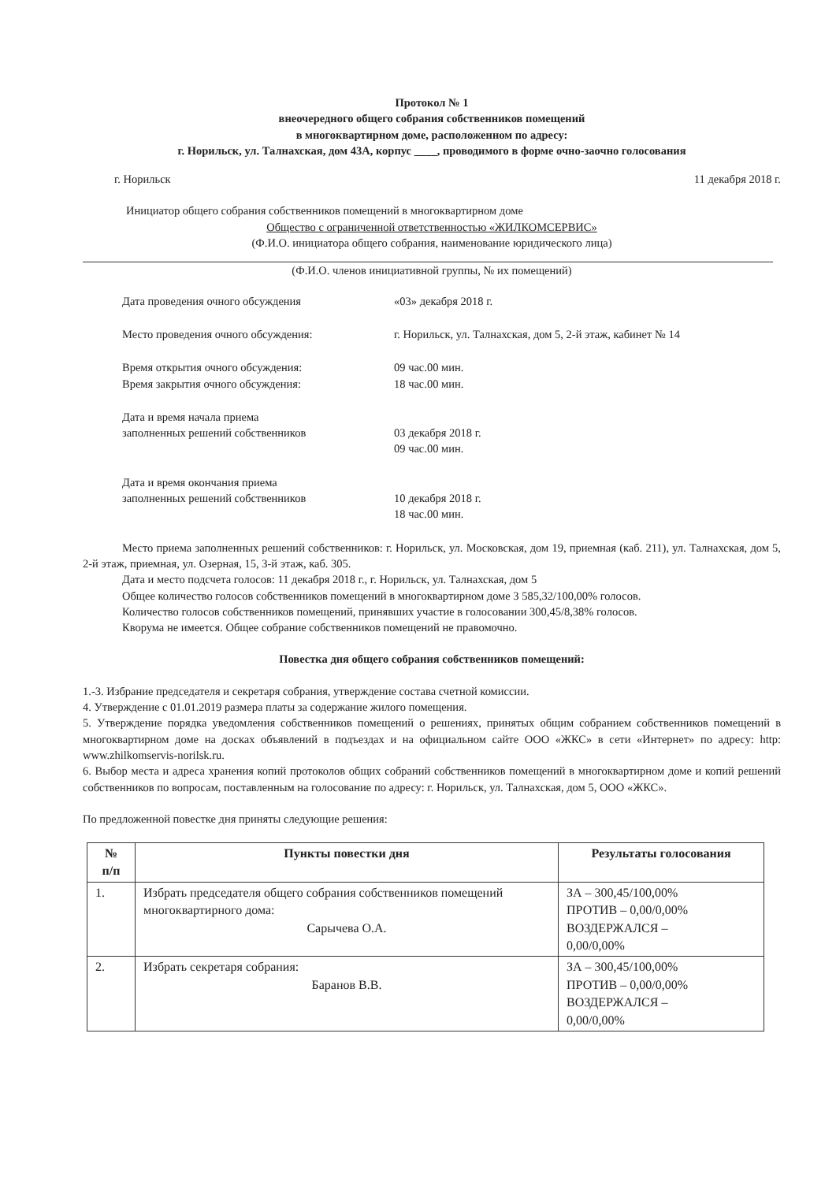Протокол № 1
внеочередного общего собрания собственников помещений
в многоквартирном доме, расположенном по адресу:
г. Норильск, ул. Талнахская, дом 43А, корпус ____, проводимого в форме очно-заочно голосования
г. Норильск 11 декабря 2018 г.
Инициатор общего собрания собственников помещений в многоквартирном доме
Общество с ограниченной ответственностью «ЖИЛКОМСЕРВИС»
(Ф.И.О. инициатора общего собрания, наименование юридического лица)
(Ф.И.О. членов инициативной группы, № их помещений)
Дата проведения очного обсуждения «03» декабря 2018 г.
Место проведения очного обсуждения: г. Норильск, ул. Талнахская, дом 5, 2-й этаж, кабинет № 14
Время открытия очного обсуждения:
Время закрытия очного обсуждения: 09 час.00 мин.
18 час.00 мин.
Дата и время начала приема
заполненных решений собственников
03 декабря 2018 г.
09 час.00 мин.
Дата и время окончания приема
заполненных решений собственников
10 декабря 2018 г.
18 час.00 мин.
Место приема заполненных решений собственников: г. Норильск, ул. Московская, дом 19, приемная (каб. 211), ул. Талнахская, дом 5, 2-й этаж, приемная, ул. Озерная, 15, 3-й этаж, каб. 305.
Дата и место подсчета голосов: 11 декабря 2018 г., г. Норильск, ул. Талнахская, дом 5
Общее количество голосов собственников помещений в многоквартирном доме 3 585,32/100,00% голосов.
Количество голосов собственников помещений, принявших участие в голосовании 300,45/8,38% голосов.
Кворума не имеется. Общее собрание собственников помещений не правомочно.
Повестка дня общего собрания собственников помещений:
1.-3. Избрание председателя и секретаря собрания, утверждение состава счетной комиссии.
4. Утверждение с 01.01.2019 размера платы за содержание жилого помещения.
5. Утверждение порядка уведомления собственников помещений о решениях, принятых общим собранием собственников помещений в многоквартирном доме на досках объявлений в подъездах и на официальном сайте ООО «ЖКС» в сети «Интернет» по адресу: http: www.zhilkomservis-norilsk.ru.
6. Выбор места и адреса хранения копий протоколов общих собраний собственников помещений в многоквартирном доме и копий решений собственников по вопросам, поставленным на голосование по адресу: г. Норильск, ул. Талнахская, дом 5, ООО «ЖКС».
По предложенной повестке дня приняты следующие решения:
| № п/п | Пункты повестки дня | Результаты голосования |
| --- | --- | --- |
| 1. | Избрать председателя общего собрания собственников помещений многоквартирного дома: Сарычева О.А. | ЗА – 300,45/100,00% ПРОТИВ – 0,00/0,00% ВОЗДЕРЖАЛСЯ – 0,00/0,00% |
| 2. | Избрать секретаря собрания: Баранов В.В. | ЗА – 300,45/100,00% ПРОТИВ – 0,00/0,00% ВОЗДЕРЖАЛСЯ – 0,00/0,00% |